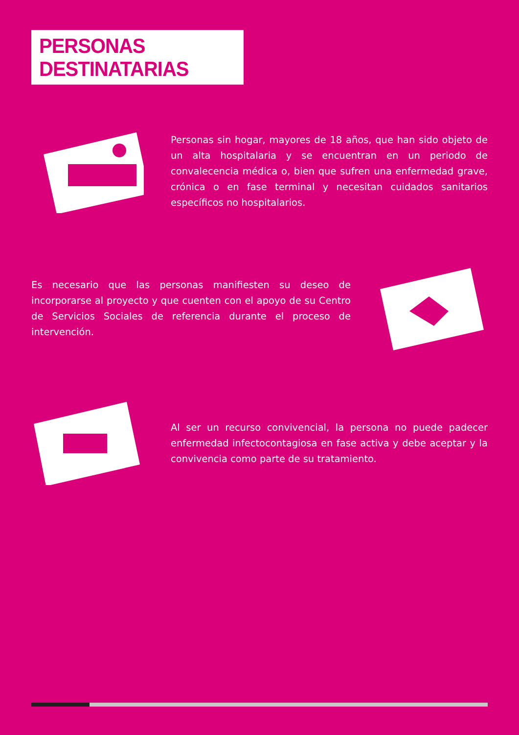PERSONAS DESTINATARIAS
Personas sin hogar, mayores de 18 años, que han sido objeto de un alta hospitalaria y se encuentran en un periodo de convalecencia médica o, bien que sufren una enfermedad grave, crónica o en fase terminal y necesitan cuidados sanitarios específicos no hospitalarios.
Es necesario que las personas manifiesten su deseo de incorporarse al proyecto y que cuenten con el apoyo de su Centro de Servicios Sociales de referencia durante el proceso de intervención.
Al ser un recurso convivencial, la persona no puede padecer enfermedad infectocontagiosa en fase activa y debe aceptar y la convivencia como parte de su tratamiento.